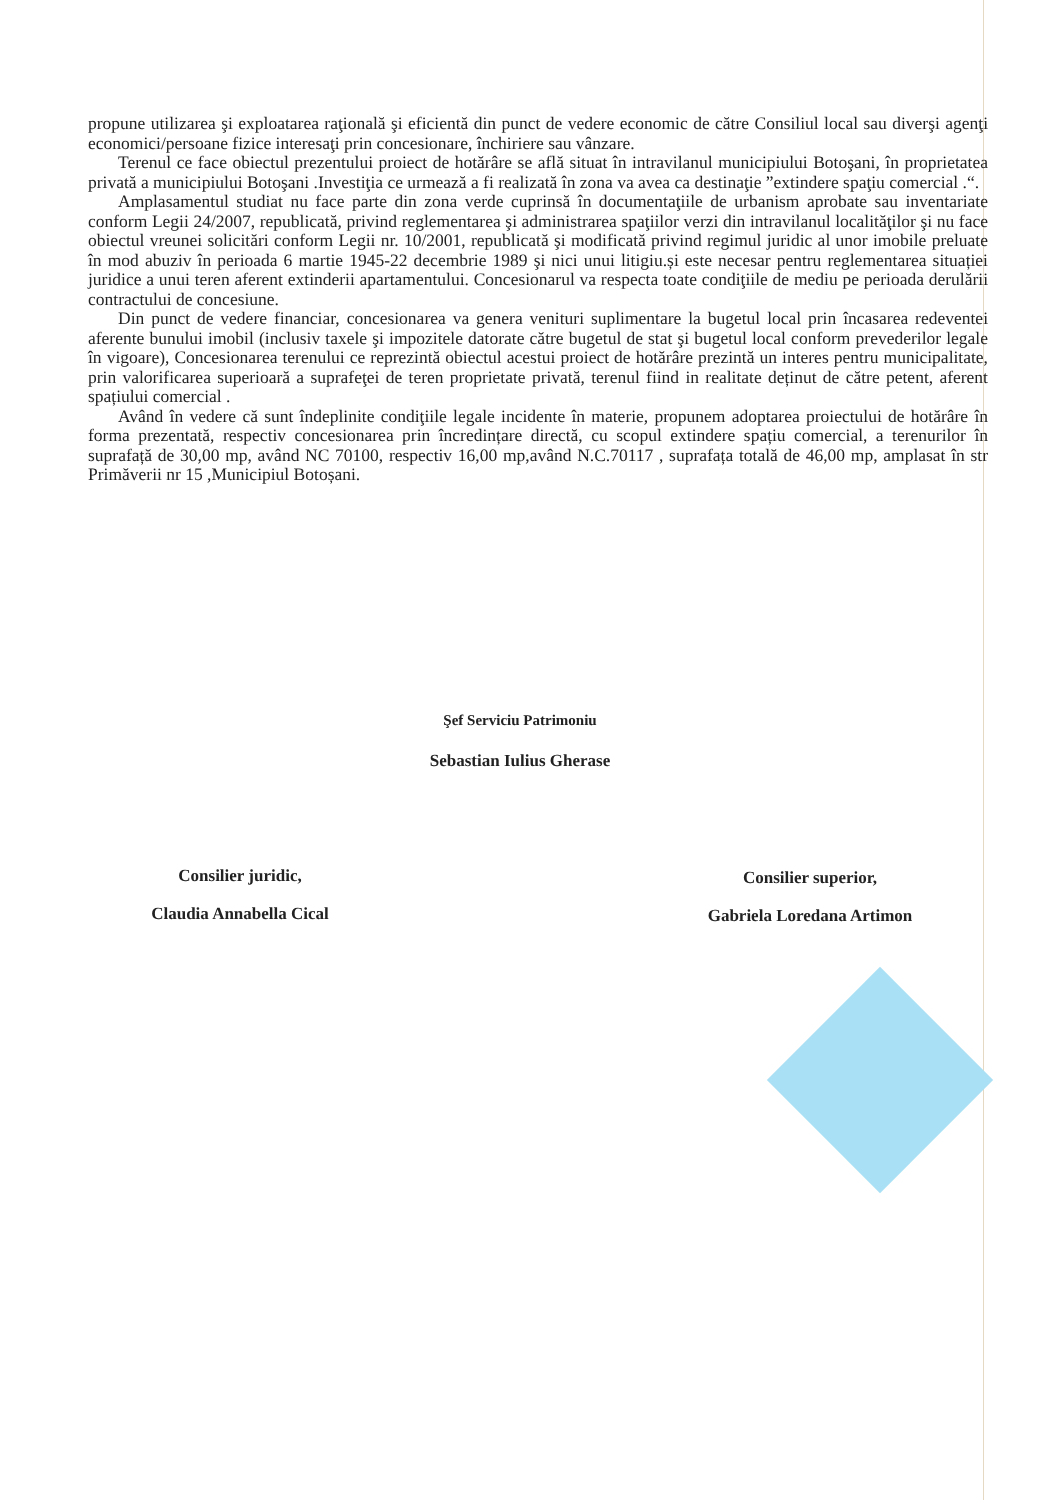propune utilizarea şi exploatarea raţională şi eficientă din punct de vedere economic de către Consiliul local sau diverşi agenţi economici/persoane fizice interesaţi prin concesionare, închiriere sau vânzare.
Terenul ce face obiectul prezentului proiect de hotărâre se află situat în intravilanul municipiului Botoşani, în proprietatea privată a municipiului Botoşani .Investiţia ce urmează a fi realizată în zona va avea ca destinaţie ”extindere spaţiu comercial .“.
Amplasamentul studiat nu face parte din zona verde cuprinsă în documentaţiile de urbanism aprobate sau inventariate conform Legii 24/2007, republicată, privind reglementarea şi administrarea spaţiilor verzi din intravilanul localităţilor şi nu face obiectul vreunei solicitări conform Legii nr. 10/2001, republicată şi modificată privind regimul juridic al unor imobile preluate în mod abuziv în perioada 6 martie 1945-22 decembrie 1989 şi nici unui litigiu.și este necesar pentru reglementarea situației juridice a unui teren aferent extinderii apartamentului. Concesionarul va respecta toate condiţiile de mediu pe perioada derulării contractului de concesiune.
Din punct de vedere financiar, concesionarea va genera venituri suplimentare la bugetul local prin încasarea redeventei aferente bunului imobil (inclusiv taxele şi impozitele datorate către bugetul de stat şi bugetul local conform prevederilor legale în vigoare), Concesionarea terenului ce reprezintă obiectul acestui proiect de hotărâre prezintă un interes pentru municipalitate, prin valorificarea superioară a suprafeţei de teren proprietate privată, terenul fiind in realitate deținut de către petent, aferent spațiului comercial .
Având în vedere că sunt îndeplinite condiţiile legale incidente în materie, propunem adoptarea proiectului de hotărâre în forma prezentată, respectiv concesionarea prin încredințare directă, cu scopul extindere spațiu comercial, a terenurilor în suprafață de 30,00 mp, având NC 70100, respectiv 16,00 mp,având N.C.70117 , suprafața totală de 46,00 mp, amplasat în str Primăverii nr 15 ,Municipiul Botoșani.
Şef Serviciu Patrimoniu
Sebastian Iulius Gherase
Consilier juridic,
Claudia Annabella Cical
Consilier superior,
Gabriela Loredana Artimon